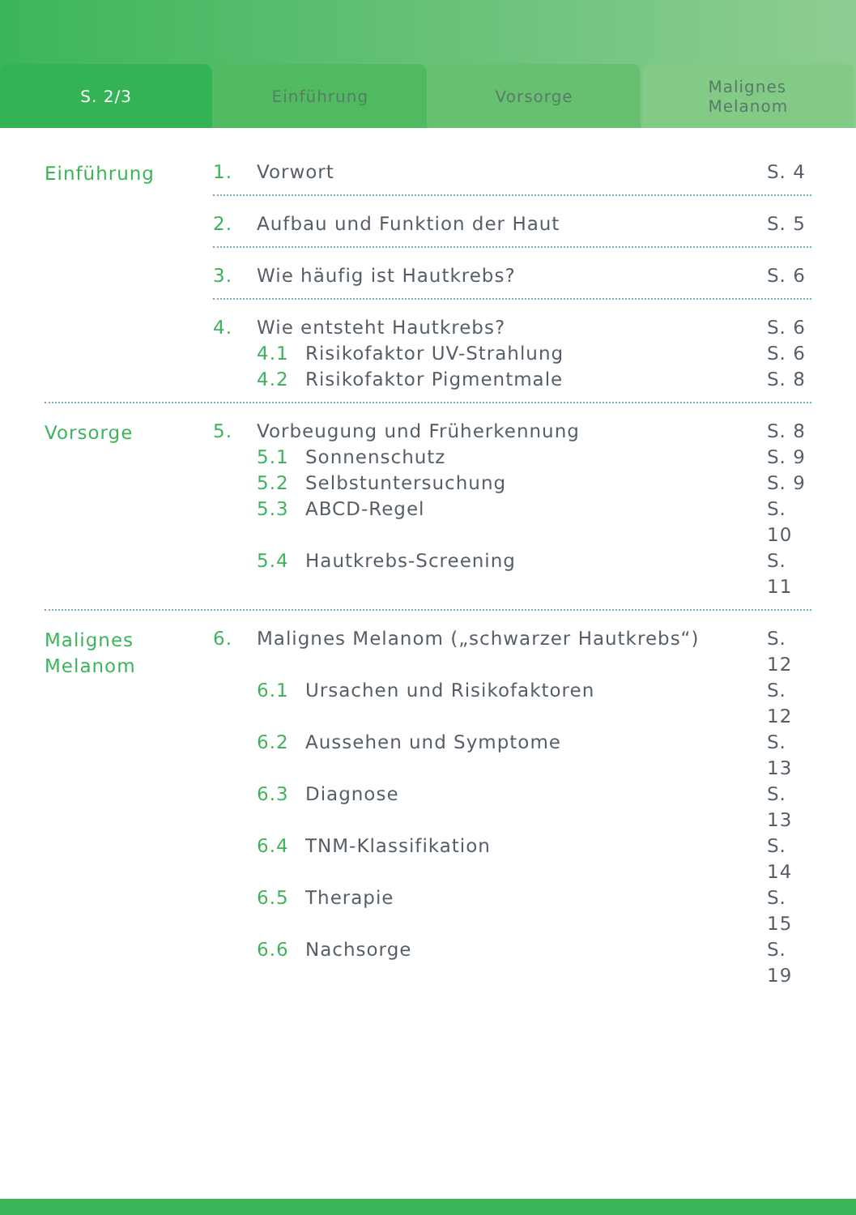S. 2/3 Einführung Vorsorge Malignes
Melanom
Einführung 1. Vorwort S. 4
2. Aufbau und Funktion der Haut S. 5
3. Wie häufig ist Hautkrebs? S. 6
4. Wie entsteht Hautkrebs? S. 6
4.1 Risikofaktor UV-Strahlung S. 6
4.2 Risikofaktor Pigmentmale S. 8
Vorsorge 5. Vorbeugung und Früherkennung S. 8
5.1 Sonnenschutz S. 9
5.2 Selbstuntersuchung S. 9
5.3 ABCD-Regel S. 10
5.4 Hautkrebs-Screening S. 11
Malignes
Melanom
6. Malignes Melanom („schwarzer Hautkrebs“) S. 12
6.1 Ursachen und Risikofaktoren S. 12
6.2 Aussehen und Symptome S. 13
6.3 Diagnose S. 13
6.4 TNM-Klassifikation S. 14
6.5 Therapie S. 15
6.6 Nachsorge S. 19